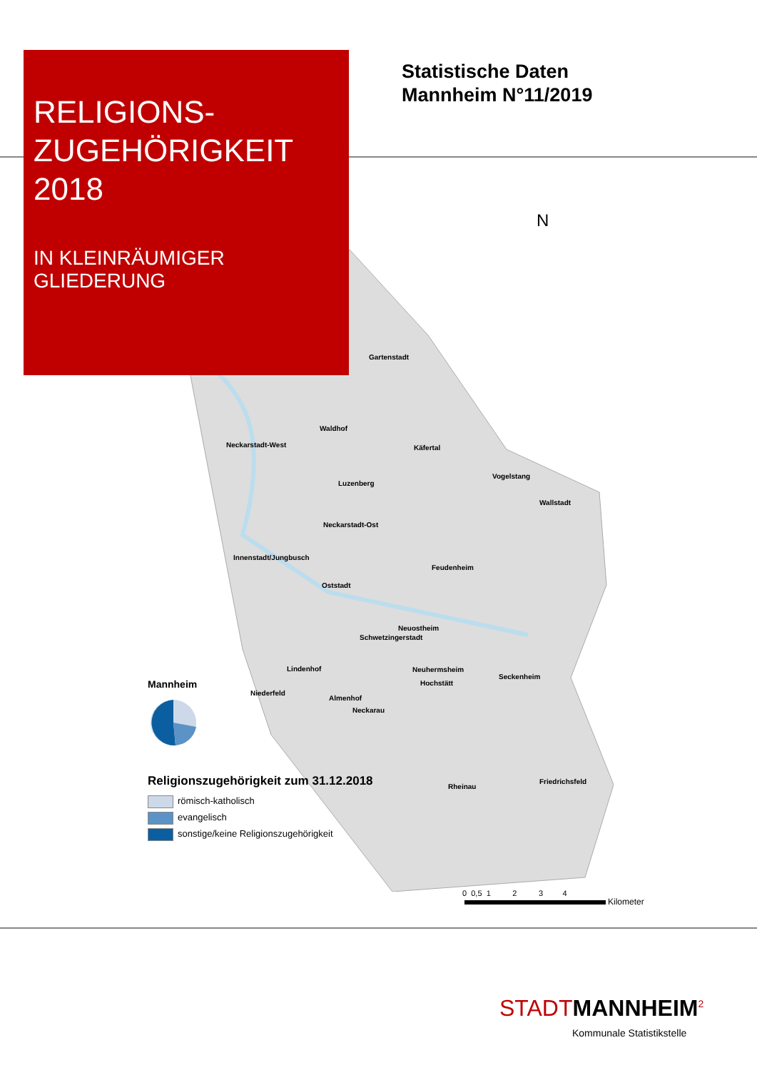RELIGIONS-
ZUGEHÖRIGKEIT
2018
IN KLEINRÄUMIGER
GLIEDERUNG
Statistische Daten
Mannheim N°11/2019
N
Gartenstadt
Waldhof
Neckarstadt-West Käfertal
Vogelstang
Luzenberg
Wallstadt
Neckarstadt-Ost
Innenstadt/Jungbusch
Feudenheim
Oststadt
Neuostheim
Schwetzingerstadt
Lindenhof Neuhermsheim
Seckenheim
Hochstätt
Niederfeld
Almenhof
Neckarau
Friedrichsfeld
Rheinau
Mannheim
Religionszugehörigkeit zum 31.12.2018
römisch-katholisch
evangelisch
sonstige/keine Religionszugehörigkeit
0 0,5 1 2 3 4
Kilometer
STADT MANNHEIM<sup>2</sup>
Kommunale Statistikstelle